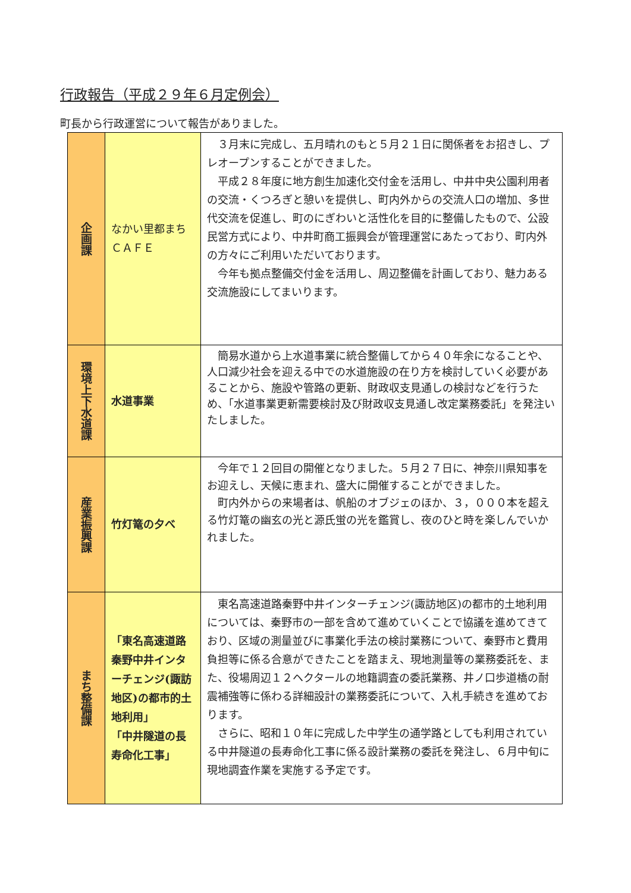行政報告（平成２９年６月定例会）
町長から行政運営について報告がありました。
| 企画課 | なかい里都まちＣＡＦＥ | ３月末に完成し、五月晴れのもと５月２１日に関係者をお招きし、プレオープンすることができました。 平成２８年度に地方創生加速化交付金を活用し、中井中央公園利用者の交流・くつろぎと憩いを提供し、町内外からの交流人口の増加、多世代交流を促進し、町のにぎわいと活性化を目的に整備したもので、公設民営方式により、中井町商工振興会が管理運営にあたっており、町内外の方々にご利用いただいております。 今年も拠点整備交付金を活用し、周辺整備を計画しており、魅力ある交流施設にしてまいります。 |
| 環境上下水道課 | 水道事業 | 簡易水道から上水道事業に統合整備してから４０年余になることや、人口減少社会を迎える中での水道施設の在り方を検討していく必要があることから、施設や管路の更新、財政収支見通しの検討などを行うため、「水道事業更新需要検討及び財政収支見通し改定業務委託」を発注いたしました。 |
| 産業振興課 | 竹灯篭の夕べ | 今年で１２回目の開催となりました。５月２７日に、神奈川県知事をお迎えし、天候に恵まれ、盛大に開催することができました。 町内外からの来場者は、帆船のオブジェのほか、３，０００本を超える竹灯篭の幽玄の光と源氏蛍の光を鑑賞し、夜のひと時を楽しんでいかれました。 |
| まち整備課 | 「東名高速道路秦野中井インターチェンジ(諏訪地区)の都市的土地利用」 「中井隧道の長寿命化工事」 | 東名高速道路秦野中井インターチェンジ(諏訪地区)の都市的土地利用については、秦野市の一部を含めて進めていくことで協議を進めてきており、区域の測量並びに事業化手法の検討業務について、秦野市と費用負担等に係る合意ができたことを踏まえ、現地測量等の業務委託を、また、役場周辺１２ヘクタールの地籍調査の委託業務、井ノ口歩道橋の耐震補強等に係わる詳細設計の業務委託について、入札手続きを進めております。 さらに、昭和１０年に完成した中学生の通学路としても利用されている中井隧道の長寿命化工事に係る設計業務の委託を発注し、６月中旬に現地調査作業を実施する予定です。 |